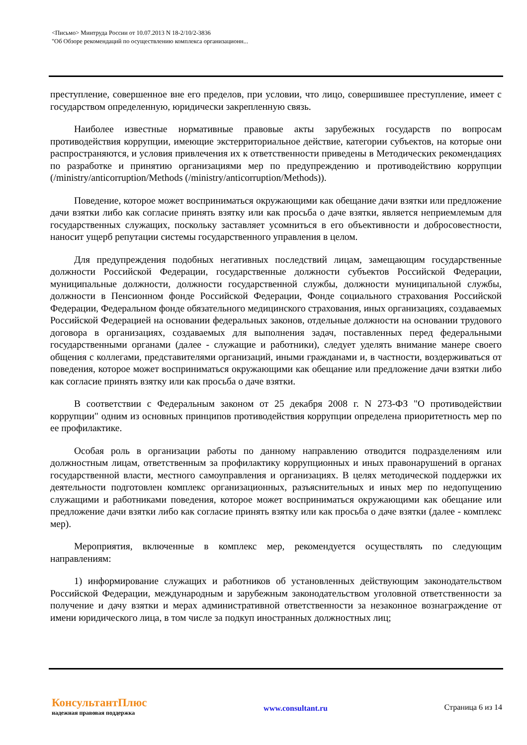<Письмо> Минтруда России от 10.07.2013 N 18-2/10/2-3836
"Об Обзоре рекомендаций по осуществлению комплекса организационн...
преступление, совершенное вне его пределов, при условии, что лицо, совершившее преступление, имеет с государством определенную, юридически закрепленную связь.
Наиболее известные нормативные правовые акты зарубежных государств по вопросам противодействия коррупции, имеющие экстерриториальное действие, категории субъектов, на которые они распространяются, и условия привлечения их к ответственности приведены в Методических рекомендациях по разработке и принятию организациями мер по предупреждению и противодействию коррупции (/ministry/anticorruption/Methods (/ministry/anticorruption/Methods)).
Поведение, которое может восприниматься окружающими как обещание дачи взятки или предложение дачи взятки либо как согласие принять взятку или как просьба о даче взятки, является неприемлемым для государственных служащих, поскольку заставляет усомниться в его объективности и добросовестности, наносит ущерб репутации системы государственного управления в целом.
Для предупреждения подобных негативных последствий лицам, замещающим государственные должности Российской Федерации, государственные должности субъектов Российской Федерации, муниципальные должности, должности государственной службы, должности муниципальной службы, должности в Пенсионном фонде Российской Федерации, Фонде социального страхования Российской Федерации, Федеральном фонде обязательного медицинского страхования, иных организациях, создаваемых Российской Федерацией на основании федеральных законов, отдельные должности на основании трудового договора в организациях, создаваемых для выполнения задач, поставленных перед федеральными государственными органами (далее - служащие и работники), следует уделять внимание манере своего общения с коллегами, представителями организаций, иными гражданами и, в частности, воздерживаться от поведения, которое может восприниматься окружающими как обещание или предложение дачи взятки либо как согласие принять взятку или как просьба о даче взятки.
В соответствии с Федеральным законом от 25 декабря 2008 г. N 273-ФЗ "О противодействии коррупции" одним из основных принципов противодействия коррупции определена приоритетность мер по ее профилактике.
Особая роль в организации работы по данному направлению отводится подразделениям или должностным лицам, ответственным за профилактику коррупционных и иных правонарушений в органах государственной власти, местного самоуправления и организациях. В целях методической поддержки их деятельности подготовлен комплекс организационных, разъяснительных и иных мер по недопущению служащими и работниками поведения, которое может восприниматься окружающими как обещание или предложение дачи взятки либо как согласие принять взятку или как просьба о даче взятки (далее - комплекс мер).
Мероприятия, включенные в комплекс мер, рекомендуется осуществлять по следующим направлениям:
1) информирование служащих и работников об установленных действующим законодательством Российской Федерации, международным и зарубежным законодательством уголовной ответственности за получение и дачу взятки и мерах административной ответственности за незаконное вознаграждение от имени юридического лица, в том числе за подкуп иностранных должностных лиц;
КонсультантПлюс
надежная правовая поддержка
www.consultant.ru Страница 6 из 14